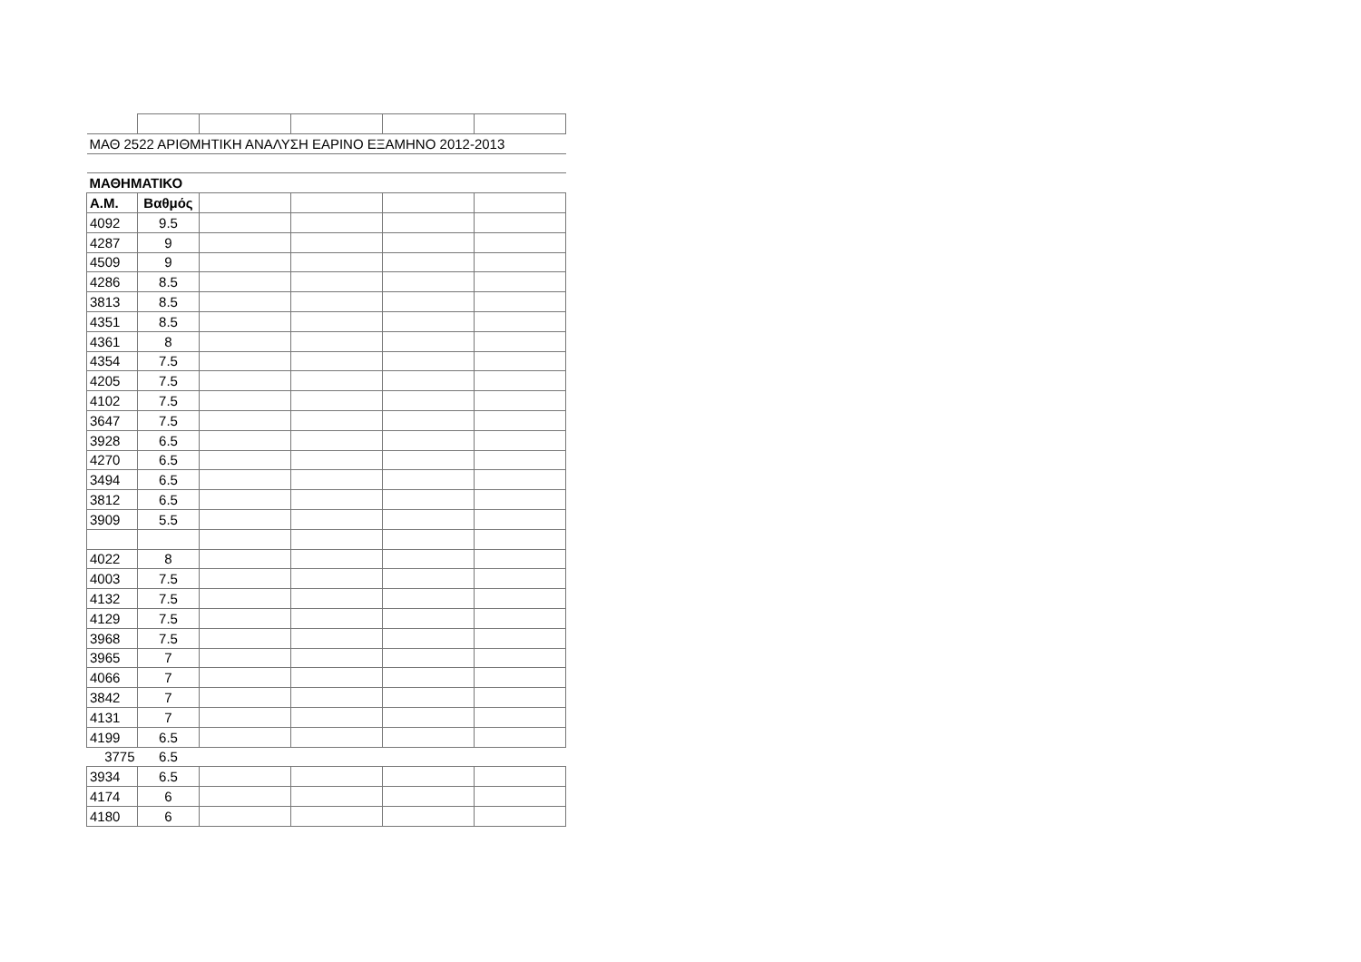| ΜΑΘ 2522 ΑΡΙΘΜΗΤΙΚΗ ΑΝΑΛΥΣΗ ΕΑΡΙΝΟ ΕΞΑΜΗΝΟ 2012-2013 | | | | | |
| ΜΑΘΗΜΑΤΙΚΟ | | | | | |
| Α.Μ. | Βαθμός | | | | |
| 4092 | 9.5 | | | | |
| 4287 | 9 | | | | |
| 4509 | 9 | | | | |
| 4286 | 8.5 | | | | |
| 3813 | 8.5 | | | | |
| 4351 | 8.5 | | | | |
| 4361 | 8 | | | | |
| 4354 | 7.5 | | | | |
| 4205 | 7.5 | | | | |
| 4102 | 7.5 | | | | |
| 3647 | 7.5 | | | | |
| 3928 | 6.5 | | | | |
| 4270 | 6.5 | | | | |
| 3494 | 6.5 | | | | |
| 3812 | 6.5 | | | | |
| 3909 | 5.5 | | | | |
| 4022 | 8 | | | | |
| 4003 | 7.5 | | | | |
| 4132 | 7.5 | | | | |
| 4129 | 7.5 | | | | |
| 3968 | 7.5 | | | | |
| 3965 | 7 | | | | |
| 4066 | 7 | | | | |
| 3842 | 7 | | | | |
| 4131 | 7 | | | | |
| 4199 | 6.5 | | | | |
| 3775 | 6.5 | | | | |
| 3934 | 6.5 | | | | |
| 4174 | 6 | | | | |
| 4180 | 6 | | | | |